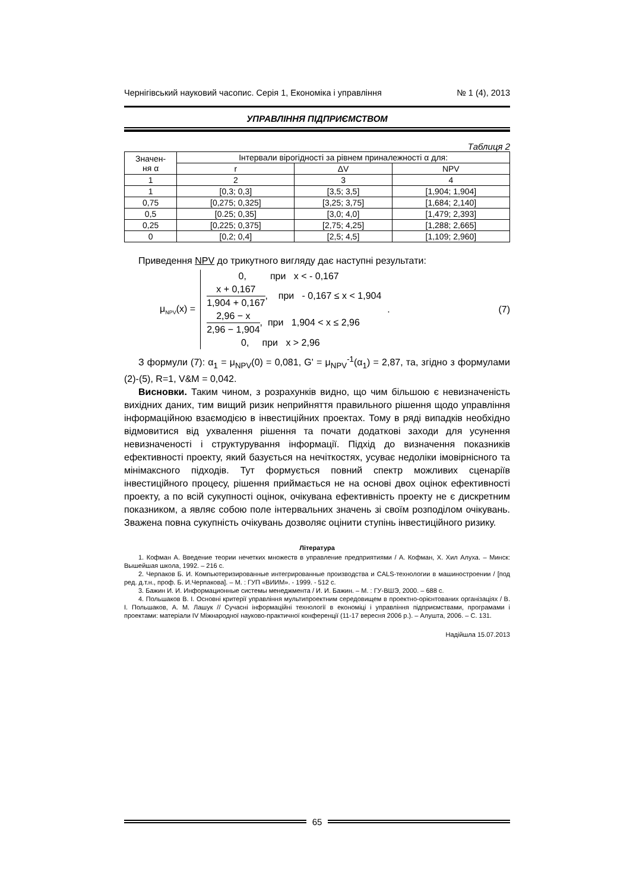Чернігівський науковий часопис. Серія 1, Економіка і управління № 1 (4), 2013
УПРАВЛІННЯ ПІДПРИЄМСТВОМ
Таблиця 2
| Значен- ня α | Інтервали вірогідності за рівнем приналежності α для: | | |
| --- | --- | --- | --- |
| | r | ΔV | NPV |
| 1 | 2 | 3 | 4 |
| 1 | [0,3; 0,3] | [3,5; 3,5] | [1,904; 1,904] |
| 0,75 | [0,275; 0,325] | [3,25; 3,75] | [1,684; 2,140] |
| 0,5 | [0.25; 0,35] | [3,0; 4,0] | [1,479; 2,393] |
| 0,25 | [0,225; 0,375] | [2,75; 4,25] | [1,288; 2,665] |
| 0 | [0,2; 0,4] | [2,5; 4,5] | [1,109; 2,960] |
Приведення NPV до трикутного вигляду дає наступні результати:
μ<sub>NPV</sub>(x) =
0, при x < - 0,167
x + 0,167 1,904 + 0,167, при - 0,167 ≤ x < 1,904
2,96 − x 2,96 − 1,904, при 1,904 < x ≤ 2,96
0, при x > 2,96
. (7)
З формули (7): α<sub>1</sub> = μ<sub>NPV</sub>(0) = 0,081, G' = μ<sub>NPV</sub><sup>-1</sup>(α<sub>1</sub>) = 2,87, та, згідно з формулами (2)-(5), R=1, V&M = 0,042.
Висновки. Таким чином, з розрахунків видно, що чим більшою є невизначеність вихідних даних, тим вищий ризик неприйняття правильного рішення щодо управління інформаційною взаємодією в інвестиційних проектах. Тому в ряді випадків необхідно відмовитися від ухвалення рішення та почати додаткові заходи для усунення невизначеності і структурування інформації. Підхід до визначення показників ефективності проекту, який базується на нечіткостях, усуває недоліки імовірнісного та мінімаксного підходів. Тут формується повний спектр можливих сценаріїв інвестиційного процесу, рішення приймається не на основі двох оцінок ефективності проекту, а по всій сукупності оцінок, очікувана ефективність проекту не є дискретним показником, а являє собою поле інтервальних значень зі своїм розподілом очікувань. Зважена повна сукупність очікувань дозволяє оцінити ступінь інвестиційного ризику.
Література
1. Кофман А. Введение теории нечетких множеств в управление предприятиями / А. Кофман, Х. Хил Алуха. – Минск: Вышейшая школа, 1992. – 216 с.
2. Черпаков Б. И. Компьютеризированные интегрированные производства и CALS-технологии в машиностроении / [под ред. д.т.н., проф. Б. И.Черпакова]. – М. : ГУП «ВИИМ». - 1999. - 512 с.
3. Бажин И. И. Информационные системы менеджмента / И. И. Бажин. – М. : ГУ-ВШЭ, 2000. – 688 с.
4. Польшаков В. І. Основні критерії управління мультипроектним середовищем в проектно-орієнтованих організаціях / В. І. Польшаков, А. М. Лашук // Сучасні інформаційні технології в економіці і управління підприємствами, програмами і проектами: матеріали IV Міжнародної науково-практичної конференції (11-17 вересня 2006 р.). – Алушта, 2006. – С. 131.
Надійшла 15.07.2013
65